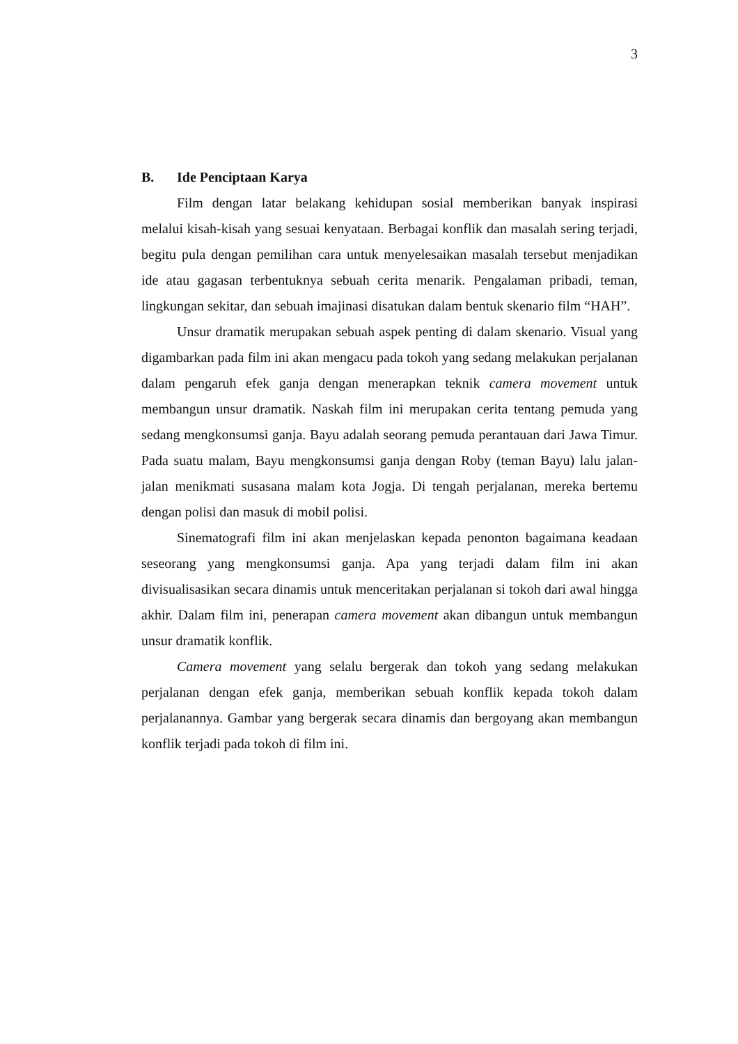3
B. Ide Penciptaan Karya
Film dengan latar belakang kehidupan sosial memberikan banyak inspirasi melalui kisah-kisah yang sesuai kenyataan. Berbagai konflik dan masalah sering terjadi, begitu pula dengan pemilihan cara untuk menyelesaikan masalah tersebut menjadikan ide atau gagasan terbentuknya sebuah cerita menarik. Pengalaman pribadi, teman, lingkungan sekitar, dan sebuah imajinasi disatukan dalam bentuk skenario film “HAH”.
Unsur dramatik merupakan sebuah aspek penting di dalam skenario. Visual yang digambarkan pada film ini akan mengacu pada tokoh yang sedang melakukan perjalanan dalam pengaruh efek ganja dengan menerapkan teknik camera movement untuk membangun unsur dramatik. Naskah film ini merupakan cerita tentang pemuda yang sedang mengkonsumsi ganja. Bayu adalah seorang pemuda perantauan dari Jawa Timur. Pada suatu malam, Bayu mengkonsumsi ganja dengan Roby (teman Bayu) lalu jalan-jalan menikmati susasana malam kota Jogja. Di tengah perjalanan, mereka bertemu dengan polisi dan masuk di mobil polisi.
Sinematografi film ini akan menjelaskan kepada penonton bagaimana keadaan seseorang yang mengkonsumsi ganja. Apa yang terjadi dalam film ini akan divisualisasikan secara dinamis untuk menceritakan perjalanan si tokoh dari awal hingga akhir. Dalam film ini, penerapan camera movement akan dibangun untuk membangun unsur dramatik konflik.
Camera movement yang selalu bergerak dan tokoh yang sedang melakukan perjalanan dengan efek ganja, memberikan sebuah konflik kepada tokoh dalam perjalanannya. Gambar yang bergerak secara dinamis dan bergoyang akan membangun konflik terjadi pada tokoh di film ini.